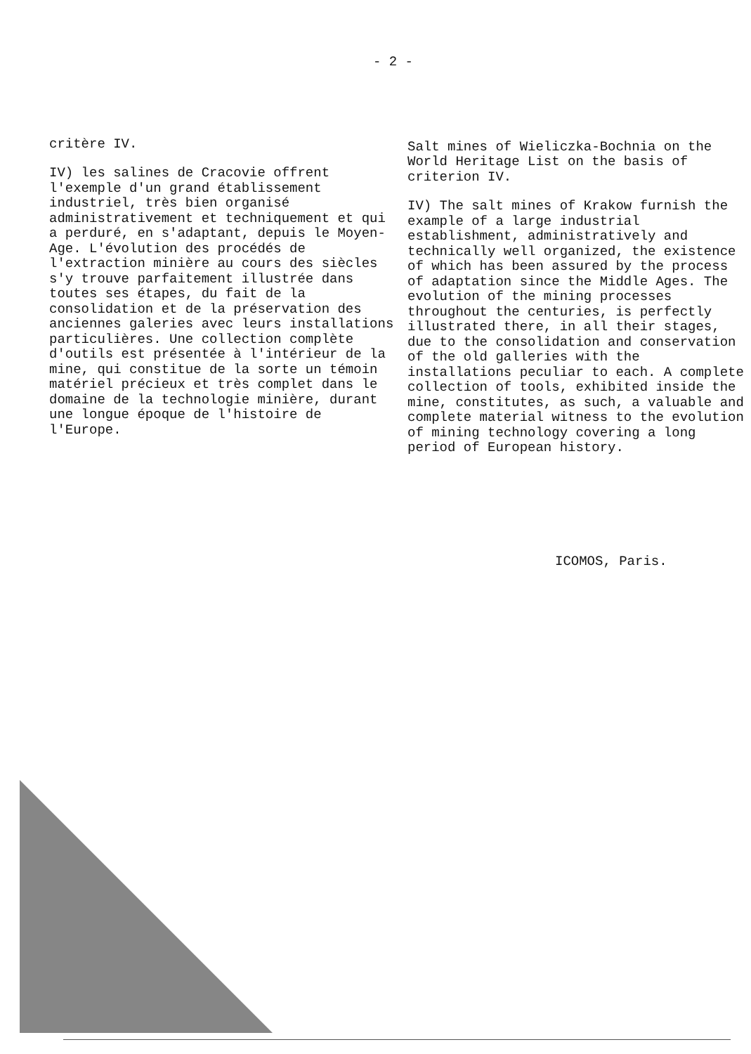- 2 -
critère IV.
IV) les salines de Cracovie offrent l'exemple d'un grand établissement industriel, très bien organisé administrativement et techniquement et qui a perduré, en s'adaptant, depuis le Moyen-Age. L'évolution des procédés de l'extraction minière au cours des siècles s'y trouve parfaitement illustrée dans toutes ses étapes, du fait de la consolidation et de la préservation des anciennes galeries avec leurs installations particulières. Une collection complète d'outils est présentée à l'intérieur de la mine, qui constitue de la sorte un témoin matériel précieux et très complet dans le domaine de la technologie minière, durant une longue époque de l'histoire de l'Europe.
Salt mines of Wieliczka-Bochnia on the World Heritage List on the basis of criterion IV.
IV) The salt mines of Krakow furnish the example of a large industrial establishment, administratively and technically well organized, the existence of which has been assured by the process of adaptation since the Middle Ages. The evolution of the mining processes throughout the centuries, is perfectly illustrated there, in all their stages, due to the consolidation and conservation of the old galleries with the installations peculiar to each. A complete collection of tools, exhibited inside the mine, constitutes, as such, a valuable and complete material witness to the evolution of mining technology covering a long period of European history.
ICOMOS, Paris.